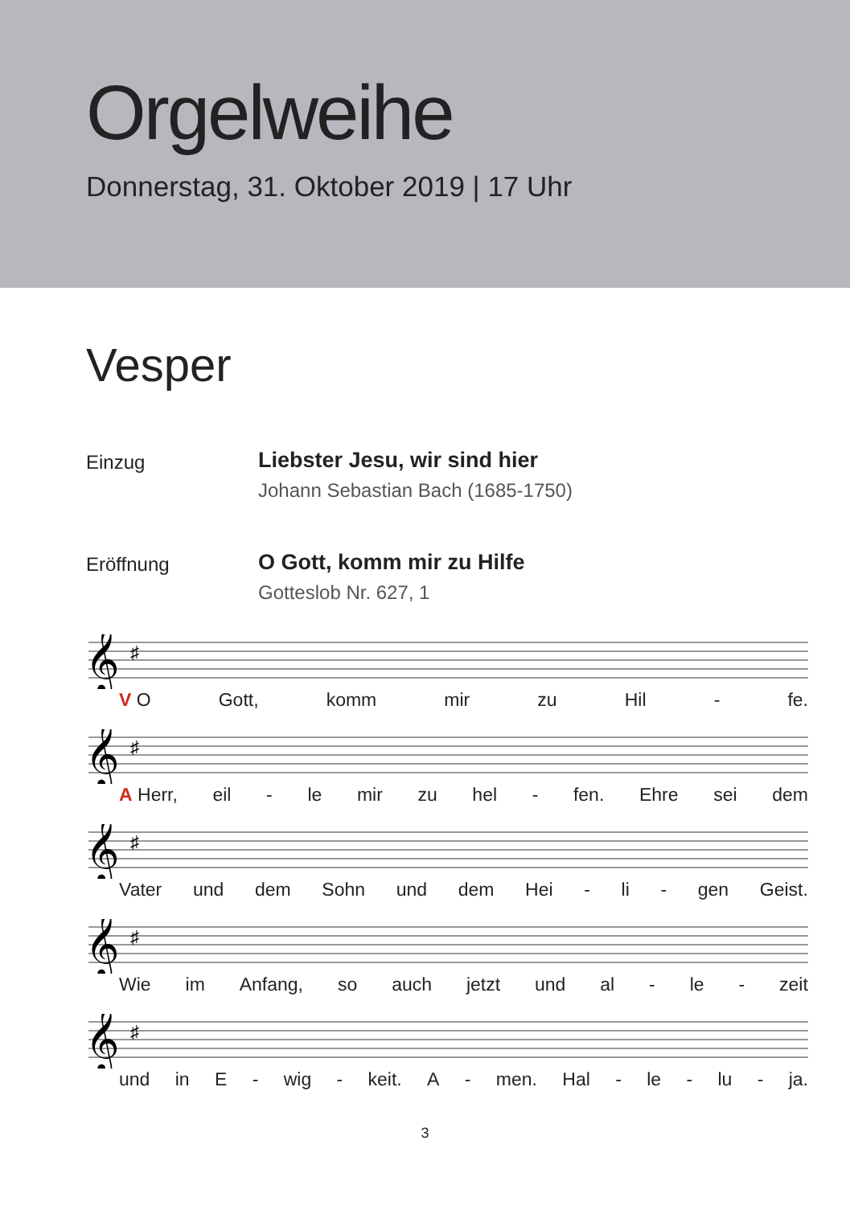Orgelweihe
Donnerstag, 31. Oktober 2019 | 17 Uhr
Vesper
Einzug
Liebster Jesu, wir sind hier
Johann Sebastian Bach (1685-1750)
Eröffnung
O Gott, komm mir zu Hilfe
Gotteslob Nr. 627, 1
𝄞
♯
V O Gott, komm mir zu Hil - fe.
𝄞
♯
A Herr, eil - le mir zu hel - fen. Ehre sei dem
𝄞
♯
Vater und dem Sohn und dem Hei - li - gen Geist.
𝄞
♯
Wie im Anfang, so auch jetzt und al - le - zeit
𝄞
♯
und in E - wig - keit. A - men. Hal - le - lu - ja.
3